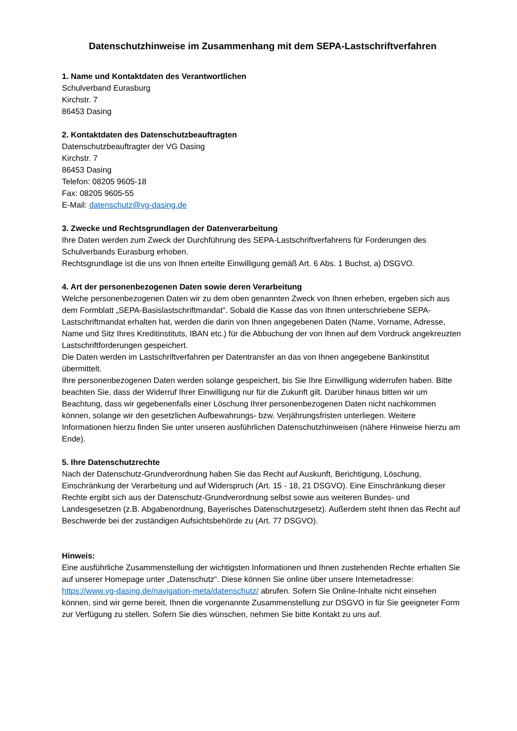Datenschutzhinweise im Zusammenhang mit dem SEPA-Lastschriftverfahren
1. Name und Kontaktdaten des Verantwortlichen
Schulverband Eurasburg
Kirchstr. 7
86453 Dasing
2. Kontaktdaten des Datenschutzbeauftragten
Datenschutzbeauftragter der VG Dasing
Kirchstr. 7
86453 Dasing
Telefon: 08205 9605-18
Fax: 08205 9605-55
E-Mail: datenschutz@vg-dasing.de
3. Zwecke und Rechtsgrundlagen der Datenverarbeitung
Ihre Daten werden zum Zweck der Durchführung des SEPA-Lastschriftverfahrens für Forderungen des Schulverbands Eurasburg erhoben.
Rechtsgrundlage ist die uns von Ihnen erteilte Einwilligung gemäß Art. 6 Abs. 1 Buchst, a) DSGVO.
4. Art der personenbezogenen Daten sowie deren Verarbeitung
Welche personenbezogenen Daten wir zu dem oben genannten Zweck von Ihnen erheben, ergeben sich aus dem Formblatt „SEPA-Basislastschriftmandat". Sobald die Kasse das von Ihnen unterschriebene SEPA-Lastschriftmandat erhalten hat, werden die darin von Ihnen angegebenen Daten (Name, Vorname, Adresse, Name und Sitz Ihres Kreditinstituts, IBAN etc.) für die Abbuchung der von Ihnen auf dem Vordruck angekreuzten Lastschriftforderungen gespeichert.
Die Daten werden im Lastschriftverfahren per Datentransfer an das von Ihnen angegebene Bankinstitut übermittelt.
Ihre personenbezogenen Daten werden solange gespeichert, bis Sie Ihre Einwilligung widerrufen haben. Bitte beachten Sie, dass der Widerruf Ihrer Einwilligung nur für die Zukunft gilt. Darüber hinaus bitten wir um Beachtung, dass wir gegebenenfalls einer Löschung Ihrer personenbezogenen Daten nicht nachkommen können, solange wir den gesetzlichen Aufbewahrungs- bzw. Verjährungsfristen unterliegen. Weitere Informationen hierzu finden Sie unter unseren ausführlichen Datenschutzhinweisen (nähere Hinweise hierzu am Ende).
5. Ihre Datenschutzrechte
Nach der Datenschutz-Grundverordnung haben Sie das Recht auf Auskunft, Berichtigung, Löschung, Einschränkung der Verarbeitung und auf Widerspruch (Art. 15 - 18, 21 DSGVO). Eine Einschränkung dieser Rechte ergibt sich aus der Datenschutz-Grundverordnung selbst sowie aus weiteren Bundes- und Landesgesetzen (z.B. Abgabenordnung, Bayerisches Datenschutzgesetz). Außerdem steht Ihnen das Recht auf Beschwerde bei der zuständigen Aufsichtsbehörde zu (Art. 77 DSGVO).
Hinweis:
Eine ausführliche Zusammenstellung der wichtigsten Informationen und Ihnen zustehenden Rechte erhalten Sie auf unserer Homepage unter „Datenschutz“. Diese können Sie online über unsere Internetadresse: https://www.vg-dasing.de/navigation-meta/datenschutz/ abrufen. Sofern Sie Online-Inhalte nicht einsehen können, sind wir gerne bereit, Ihnen die vorgenannte Zusammenstellung zur DSGVO in für Sie geeigneter Form zur Verfügung zu stellen. Sofern Sie dies wünschen, nehmen Sie bitte Kontakt zu uns auf.